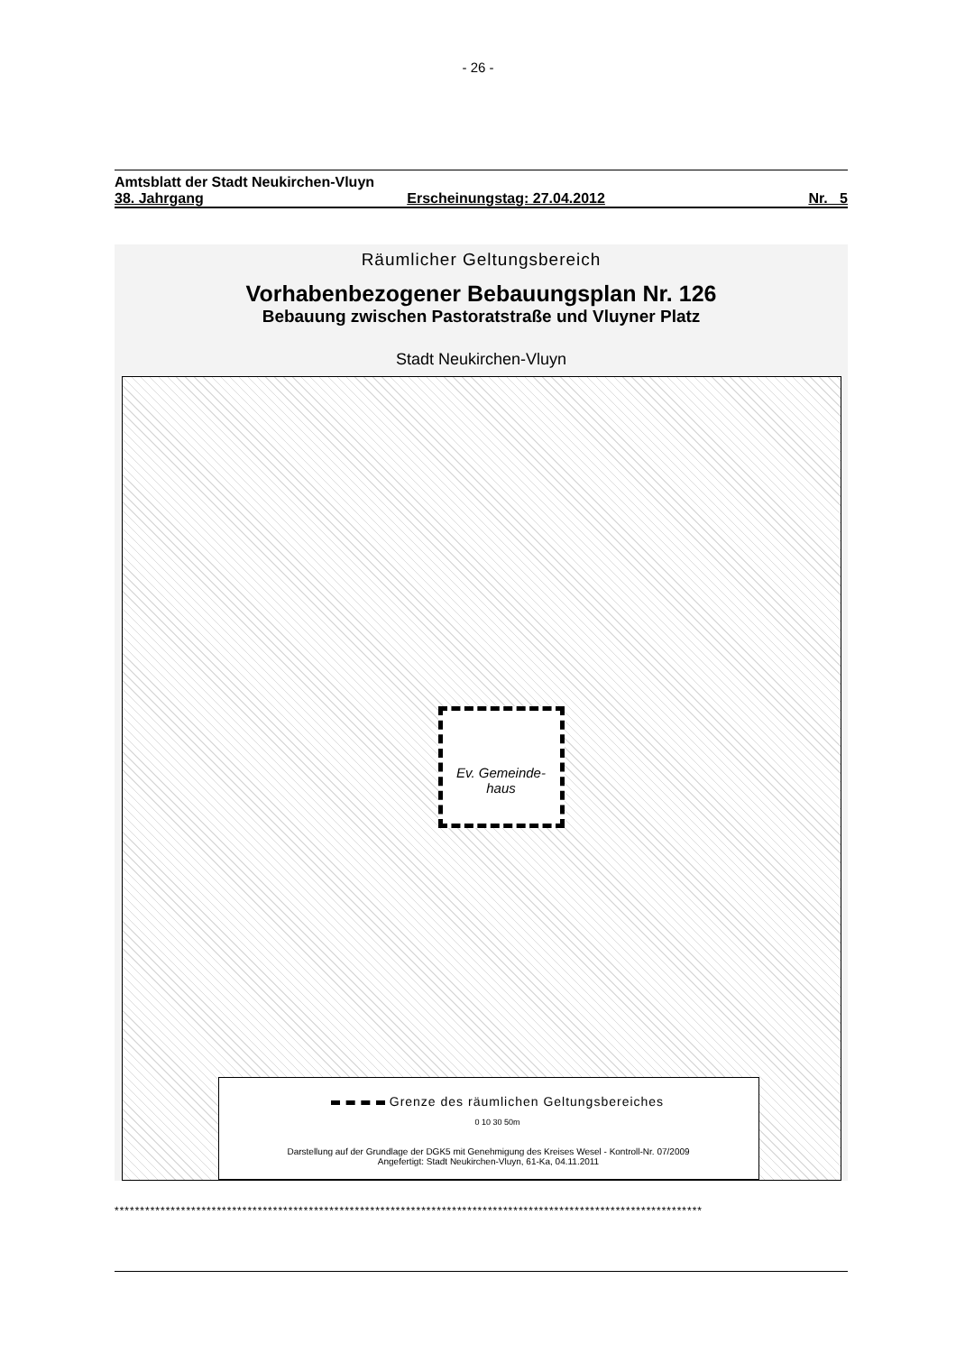- 26 -
Amtsblatt der Stadt Neukirchen-Vluyn
38. Jahrgang Erscheinungstag: 27.04.2012 Nr. 5
Räumlicher Geltungsbereich
Vorhabenbezogener Bebauungsplan Nr. 126
Bebauung zwischen Pastoratstraße und Vluyner Platz
Stadt Neukirchen-Vluyn
Ev. Gemeinde-haus
Grenze des räumlichen Geltungsbereiches
0 10 30 50m
Darstellung auf der Grundlage der DGK5 mit Genehmigung des Kreises Wesel - Kontroll-Nr. 07/2009
Angefertigt: Stadt Neukirchen-Vluyn, 61-Ka, 04.11.2011
*******************************************************************************************************************